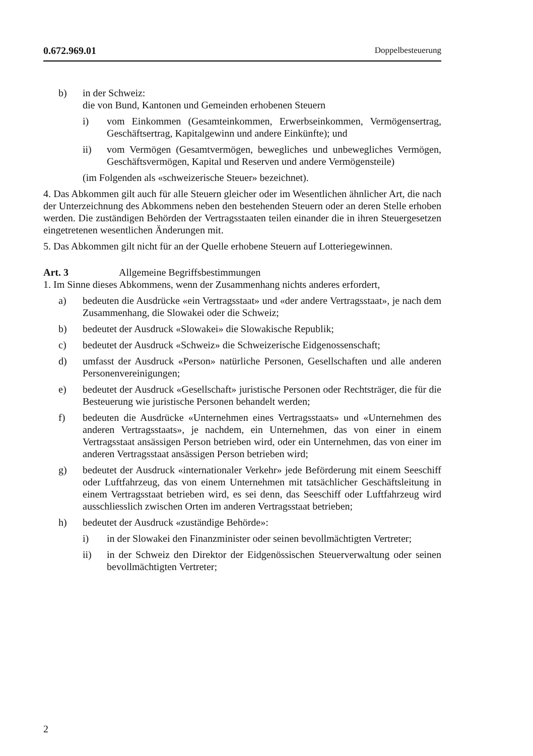0.672.969.01 Doppelbesteuerung
b) in der Schweiz:
die von Bund, Kantonen und Gemeinden erhobenen Steuern
i) vom Einkommen (Gesamteinkommen, Erwerbseinkommen, Vermögensertrag, Geschäftsertrag, Kapitalgewinn und andere Einkünfte); und
ii) vom Vermögen (Gesamtvermögen, bewegliches und unbewegliches Vermögen, Geschäftsvermögen, Kapital und Reserven und andere Vermögensteile)
(im Folgenden als «schweizerische Steuer» bezeichnet).
4. Das Abkommen gilt auch für alle Steuern gleicher oder im Wesentlichen ähnlicher Art, die nach der Unterzeichnung des Abkommens neben den bestehenden Steuern oder an deren Stelle erhoben werden. Die zuständigen Behörden der Vertragsstaaten teilen einander die in ihren Steuergesetzen eingetretenen wesentlichen Änderungen mit.
5. Das Abkommen gilt nicht für an der Quelle erhobene Steuern auf Lotteriegewinnen.
Art. 3 Allgemeine Begriffsbestimmungen
1. Im Sinne dieses Abkommens, wenn der Zusammenhang nichts anderes erfordert,
a) bedeuten die Ausdrücke «ein Vertragsstaat» und «der andere Vertragsstaat», je nach dem Zusammenhang, die Slowakei oder die Schweiz;
b) bedeutet der Ausdruck «Slowakei» die Slowakische Republik;
c) bedeutet der Ausdruck «Schweiz» die Schweizerische Eidgenossenschaft;
d) umfasst der Ausdruck «Person» natürliche Personen, Gesellschaften und alle anderen Personenvereinigungen;
e) bedeutet der Ausdruck «Gesellschaft» juristische Personen oder Rechtsträger, die für die Besteuerung wie juristische Personen behandelt werden;
f) bedeuten die Ausdrücke «Unternehmen eines Vertragsstaats» und «Unternehmen des anderen Vertragsstaats», je nachdem, ein Unternehmen, das von einer in einem Vertragsstaat ansässigen Person betrieben wird, oder ein Unternehmen, das von einer im anderen Vertragsstaat ansässigen Person betrieben wird;
g) bedeutet der Ausdruck «internationaler Verkehr» jede Beförderung mit einem Seeschiff oder Luftfahrzeug, das von einem Unternehmen mit tatsächlicher Geschäftsleitung in einem Vertragsstaat betrieben wird, es sei denn, das Seeschiff oder Luftfahrzeug wird ausschliesslich zwischen Orten im anderen Vertragsstaat betrieben;
h) bedeutet der Ausdruck «zuständige Behörde»:
i) in der Slowakei den Finanzminister oder seinen bevollmächtigten Vertreter;
ii) in der Schweiz den Direktor der Eidgenössischen Steuerverwaltung oder seinen bevollmächtigten Vertreter;
2